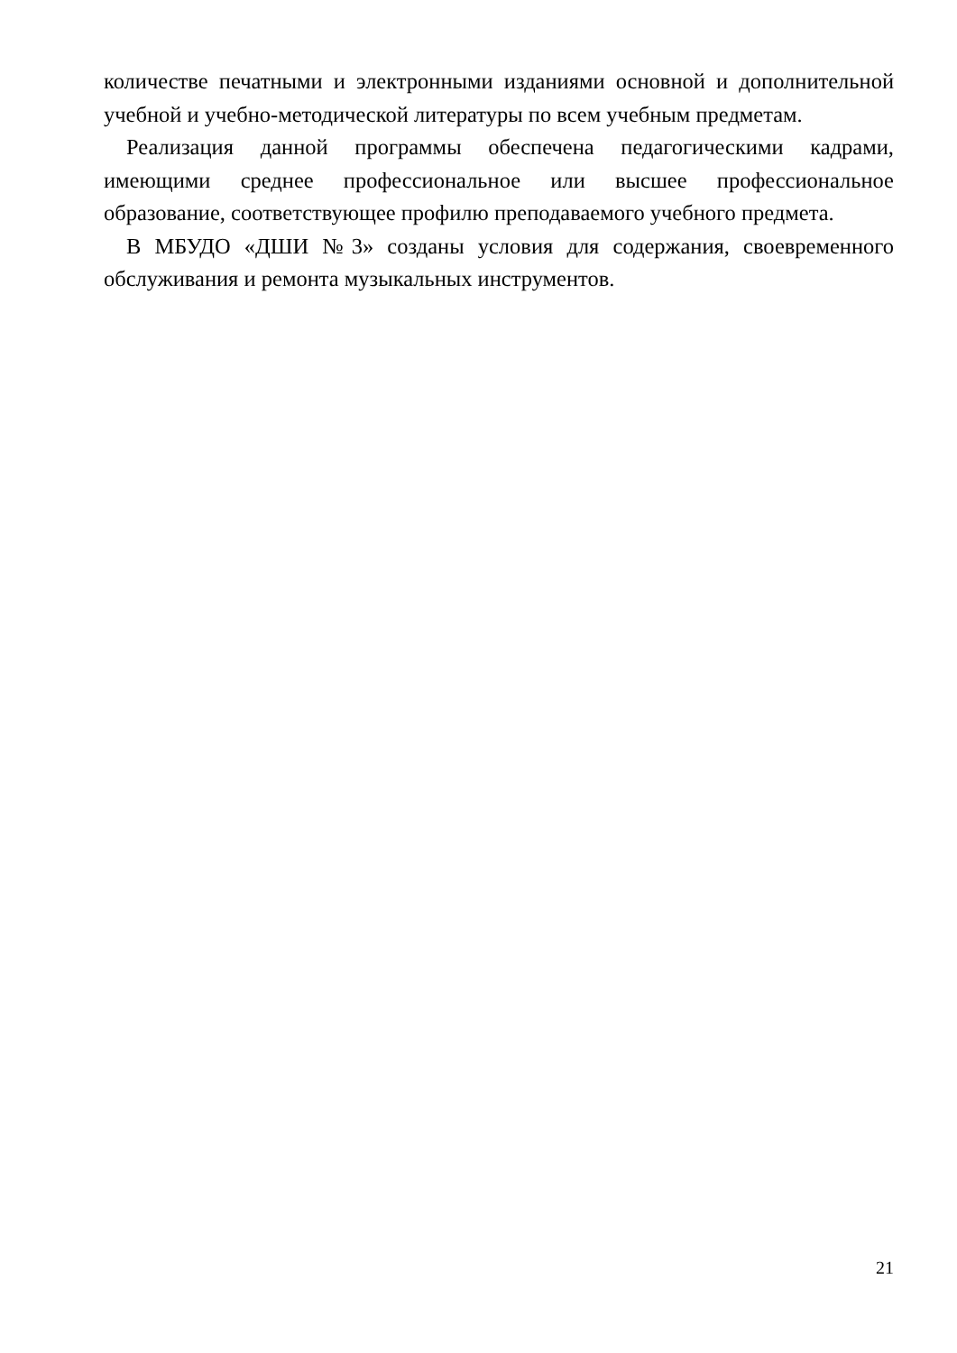количестве печатными и электронными изданиями основной и дополнительной учебной и учебно-методической литературы по всем учебным предметам.
Реализация данной программы обеспечена педагогическими кадрами, имеющими среднее профессиональное или высшее профессиональное образование, соответствующее профилю преподаваемого учебного предмета.
В МБУДО «ДШИ №3» созданы условия для содержания, своевременного обслуживания и ремонта музыкальных инструментов.
21